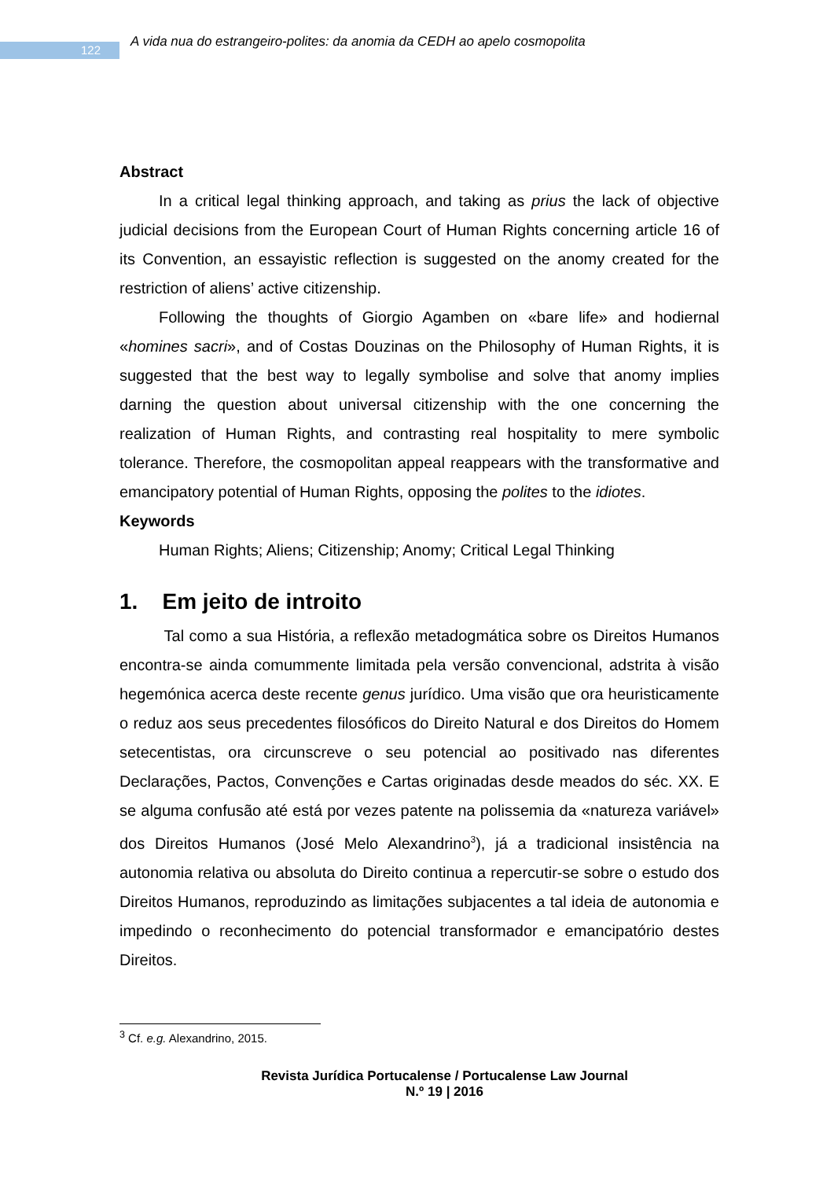122
A vida nua do estrangeiro-polites: da anomia da CEDH ao apelo cosmopolita
Abstract
In a critical legal thinking approach, and taking as prius the lack of objective judicial decisions from the European Court of Human Rights concerning article 16 of its Convention, an essayistic reflection is suggested on the anomy created for the restriction of aliens’ active citizenship.
Following the thoughts of Giorgio Agamben on «bare life» and hodiernal «homines sacri», and of Costas Douzinas on the Philosophy of Human Rights, it is suggested that the best way to legally symbolise and solve that anomy implies darning the question about universal citizenship with the one concerning the realization of Human Rights, and contrasting real hospitality to mere symbolic tolerance. Therefore, the cosmopolitan appeal reappears with the transformative and emancipatory potential of Human Rights, opposing the polites to the idiotes.
Keywords
Human Rights; Aliens; Citizenship; Anomy; Critical Legal Thinking
1. Em jeito de introito
Tal como a sua História, a reflexão metadogmática sobre os Direitos Humanos encontra-se ainda comummente limitada pela versão convencional, adstrita à visão hegemónica acerca deste recente genus jurídico. Uma visão que ora heuristicamente o reduz aos seus precedentes filosóficos do Direito Natural e dos Direitos do Homem setecentistas, ora circunscreve o seu potencial ao positivado nas diferentes Declarações, Pactos, Convenções e Cartas originadas desde meados do séc. XX. E se alguma confusão até está por vezes patente na polissemia da «natureza variável» dos Direitos Humanos (José Melo Alexandrino<sup>3</sup>), já a tradicional insistência na autonomia relativa ou absoluta do Direito continua a repercutir-se sobre o estudo dos Direitos Humanos, reproduzindo as limitações subjacentes a tal ideia de autonomia e impedindo o reconhecimento do potencial transformador e emancipatório destes Direitos.
<sup>3</sup> Cf. e.g. Alexandrino, 2015.
Revista Jurídica Portucalense / Portucalense Law Journal
N.º 19 | 2016